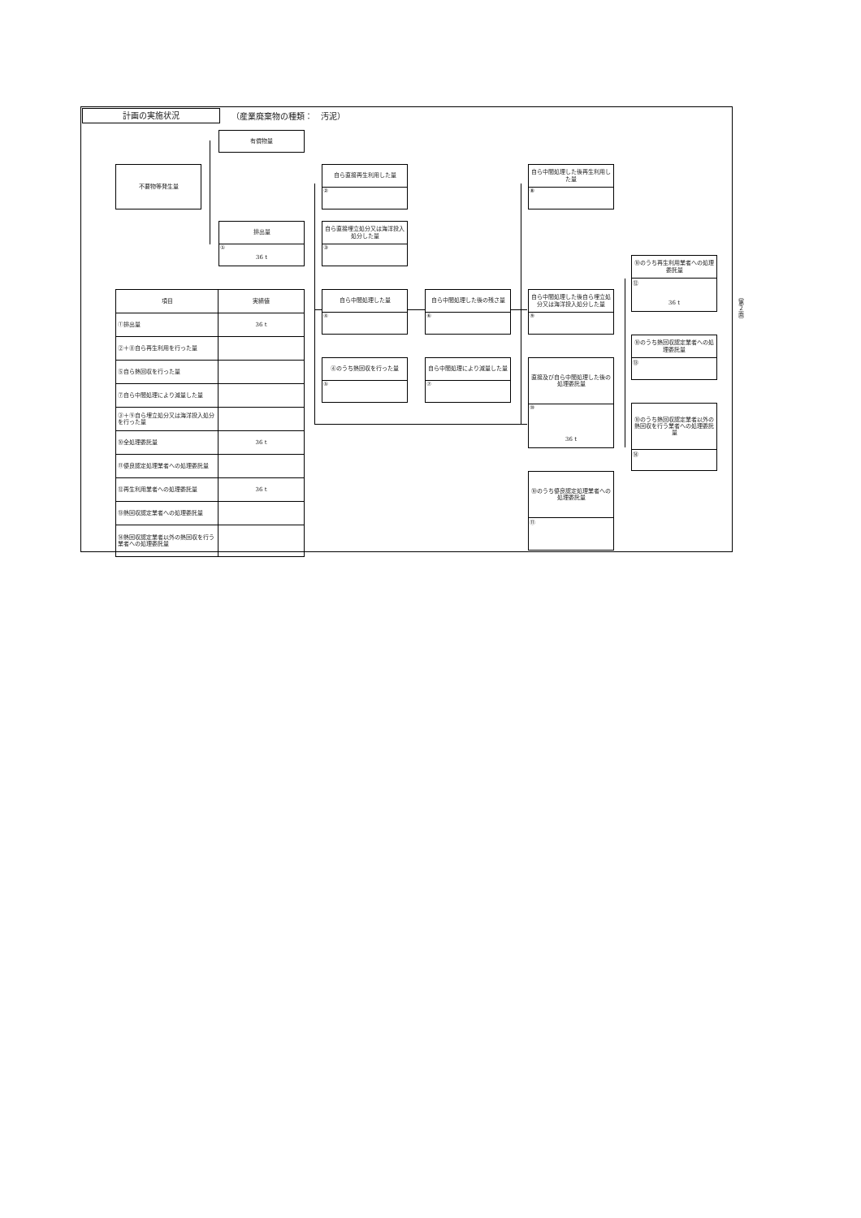計画の実施状況
（産業廃棄物の種類：　汚泥）
有償物量
不要物等発生量
自ら直接再生利用した量
②
自ら中間処理した後再生利用した量
⑧
排出量
①
36 t
自ら直接埋立処分又は海洋投入処分した量
③
⑩のうち再生利用業者への処理委託量
⑫
36 t
| 項目 | 実績値 |
| --- | --- |
| ①排出量 | 36 t |
| ②＋⑧自ら再生利用を行った量 | |
| ⑤自ら熱回収を行った量 | |
| ⑦自ら中間処理により減量した量 | |
| ③＋⑨自ら埋立処分又は海洋投入処分を行った量 | |
| ⑩全処理委託量 | 36 t |
| ⑪優良認定処理業者への処理委託量 | |
| ⑫再生利用業者への処理委託量 | 36 t |
| ⑬熱回収認定業者への処理委託量 | |
| ⑭熱回収認定業者以外の熱回収を行う業者への処理委託量 | |
自ら中間処理した量
④
自ら中間処理した後の残さ量
⑥
自ら中間処理した後自ら埋立処分又は海洋投入処分した量
⑨
⑩のうち熱回収認定業者への処理委託量
⑬
④のうち熱回収を行った量
⑤
自ら中間処理により減量した量
⑦
直接及び自ら中間処理した後の処理委託量
⑩
36 t
⑩のうち熱回収認定業者以外の熱回収を行う業者への処理委託量
⑭
⑩のうち優良認定処理業者への処理委託量
⑪
（第２面）